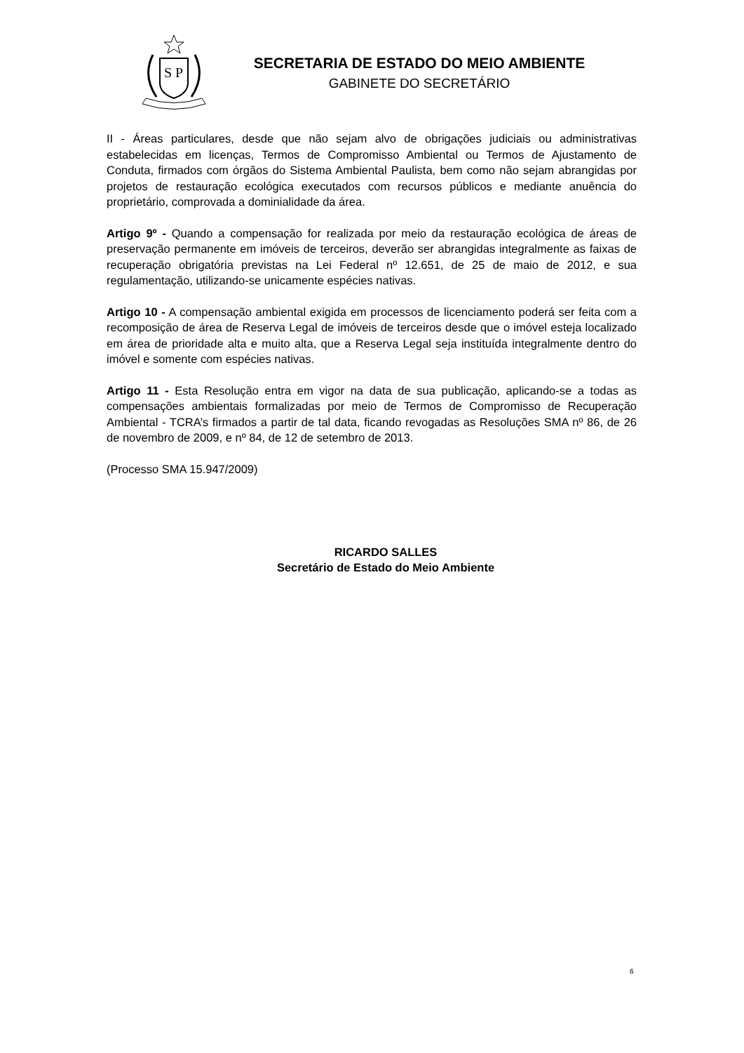S
P
SECRETARIA DE ESTADO DO MEIO AMBIENTE
GABINETE DO SECRETÁRIO
II - Áreas particulares, desde que não sejam alvo de obrigações judiciais ou administrativas estabelecidas em licenças, Termos de Compromisso Ambiental ou Termos de Ajustamento de Conduta, firmados com órgãos do Sistema Ambiental Paulista, bem como não sejam abrangidas por projetos de restauração ecológica executados com recursos públicos e mediante anuência do proprietário, comprovada a dominialidade da área.
Artigo 9º - Quando a compensação for realizada por meio da restauração ecológica de áreas de preservação permanente em imóveis de terceiros, deverão ser abrangidas integralmente as faixas de recuperação obrigatória previstas na Lei Federal nº 12.651, de 25 de maio de 2012, e sua regulamentação, utilizando-se unicamente espécies nativas.
Artigo 10 - A compensação ambiental exigida em processos de licenciamento poderá ser feita com a recomposição de área de Reserva Legal de imóveis de terceiros desde que o imóvel esteja localizado em área de prioridade alta e muito alta, que a Reserva Legal seja instituída integralmente dentro do imóvel e somente com espécies nativas.
Artigo 11 - Esta Resolução entra em vigor na data de sua publicação, aplicando-se a todas as compensações ambientais formalizadas por meio de Termos de Compromisso de Recuperação Ambiental - TCRA’s firmados a partir de tal data, ficando revogadas as Resoluções SMA nº 86, de 26 de novembro de 2009, e nº 84, de 12 de setembro de 2013.
(Processo SMA 15.947/2009)
RICARDO SALLES
Secretário de Estado do Meio Ambiente
6